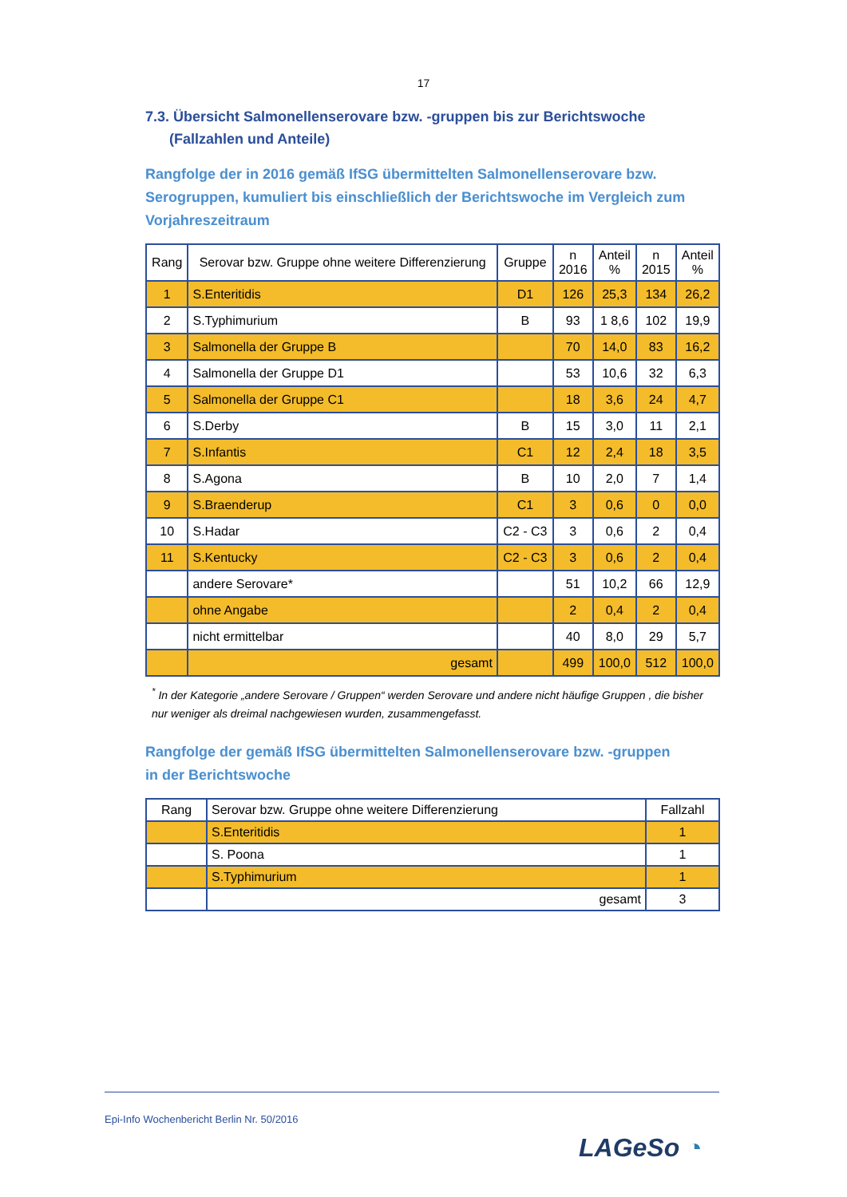17
7.3. Übersicht Salmonellenserovare bzw. -gruppen bis zur Berichtswoche
(Fallzahlen und Anteile)
Rangfolge der in 2016 gemäß IfSG übermittelten Salmonellenserovare bzw. Serogruppen, kumuliert bis einschließlich der Berichtswoche im Vergleich zum Vorjahreszeitraum
| Rang | Serovar bzw. Gruppe ohne weitere Differenzierung | Gruppe | n 2016 | Anteil % | n 2015 | Anteil % |
| --- | --- | --- | --- | --- | --- | --- |
| 1 | S.Enteritidis | D1 | 126 | 25,3 | 134 | 26,2 |
| 2 | S.Typhimurium | B | 93 | 1 8,6 | 102 | 19,9 |
| 3 | Salmonella der Gruppe B | | 70 | 14,0 | 83 | 16,2 |
| 4 | Salmonella der Gruppe D1 | | 53 | 10,6 | 32 | 6,3 |
| 5 | Salmonella der Gruppe C1 | | 18 | 3,6 | 24 | 4,7 |
| 6 | S.Derby | B | 15 | 3,0 | 11 | 2,1 |
| 7 | S.Infantis | C1 | 12 | 2,4 | 18 | 3,5 |
| 8 | S.Agona | B | 10 | 2,0 | 7 | 1,4 |
| 9 | S.Braenderup | C1 | 3 | 0,6 | 0 | 0,0 |
| 10 | S.Hadar | C2 - C3 | 3 | 0,6 | 2 | 0,4 |
| 11 | S.Kentucky | C2 - C3 | 3 | 0,6 | 2 | 0,4 |
| | andere Serovare* | | 51 | 10,2 | 66 | 12,9 |
| | ohne Angabe | | 2 | 0,4 | 2 | 0,4 |
| | nicht ermittelbar | | 40 | 8,0 | 29 | 5,7 |
| | gesamt | | 499 | 100,0 | 512 | 100,0 |
<sup>*</sup> In der Kategorie „andere Serovare / Gruppen“ werden Serovare und andere nicht häufige Gruppen , die bisher nur weniger als dreimal nachgewiesen wurden, zusammengefasst.
Rangfolge der gemäß IfSG übermittelten Salmonellenserovare bzw. -gruppen
in der Berichtswoche
| Rang | Serovar bzw. Gruppe ohne weitere Differenzierung | Fallzahl |
| --- | --- | --- |
| | S.Enteritidis | 1 |
| | S. Poona | 1 |
| | S.Typhimurium | 1 |
| | gesamt | 3 |
Epi-Info Wochenbericht Berlin Nr. 50/2016
LAGeSo ◔